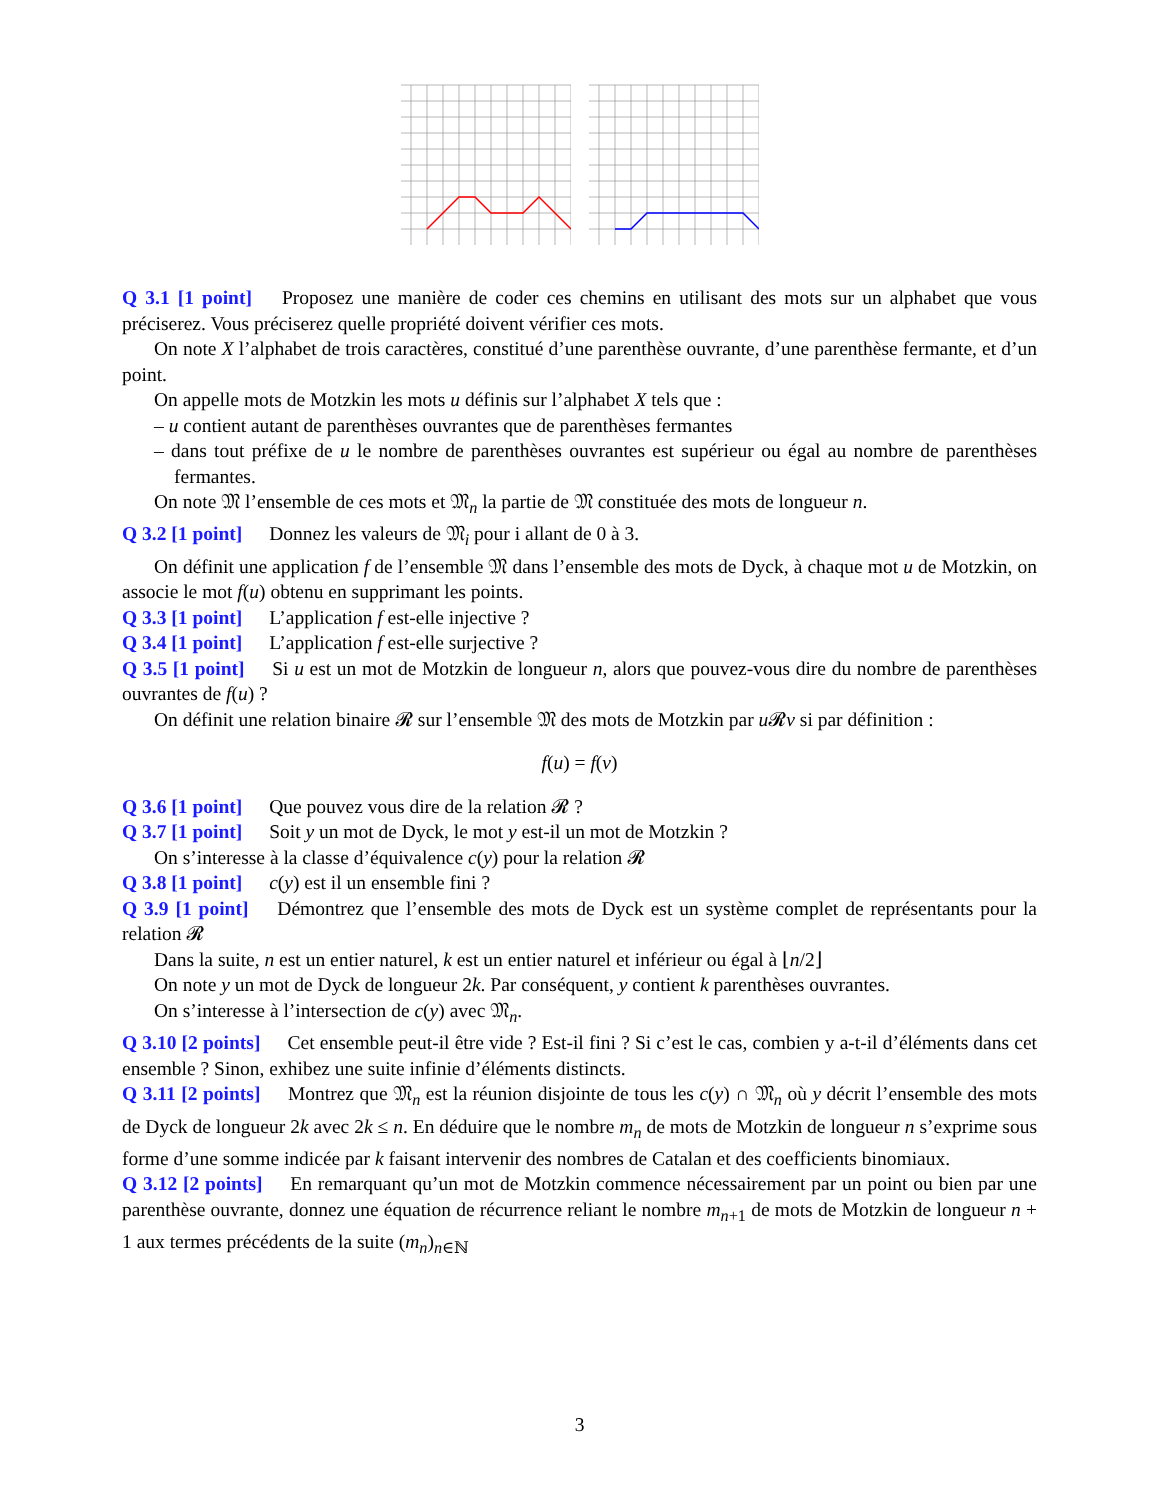Q 3.1 [1 point] Proposez une manière de coder ces chemins en utilisant des mots sur un alphabet que vous préciserez. Vous préciserez quelle propriété doivent vérifier ces mots.
On note X l’alphabet de trois caractères, constitué d’une parenthèse ouvrante, d’une parenthèse fermante, et d’un point.
On appelle mots de Motzkin les mots u définis sur l’alphabet X tels que :
– u contient autant de parenthèses ouvrantes que de parenthèses fermantes
– dans tout préfixe de u le nombre de parenthèses ouvrantes est supérieur ou égal au nombre de parenthèses fermantes.
On note 𝔐 l’ensemble de ces mots et 𝔐<sub>n</sub> la partie de 𝔐 constituée des mots de longueur n.
Q 3.2 [1 point] Donnez les valeurs de 𝔐<sub>i</sub> pour i allant de 0 à 3.
On définit une application f de l’ensemble 𝔐 dans l’ensemble des mots de Dyck, à chaque mot u de Motzkin, on associe le mot f(u) obtenu en supprimant les points.
Q 3.3 [1 point] L’application f est-elle injective ?
Q 3.4 [1 point] L’application f est-elle surjective ?
Q 3.5 [1 point] Si u est un mot de Motzkin de longueur n, alors que pouvez-vous dire du nombre de parenthèses ouvrantes de f(u) ?
On définit une relation binaire 𝓡 sur l’ensemble 𝔐 des mots de Motzkin par u 𝓡v si par définition :
f(u) = f(v)
Q 3.6 [1 point] Que pouvez vous dire de la relation 𝓡 ?
Q 3.7 [1 point] Soit y un mot de Dyck, le mot y est-il un mot de Motzkin ?
On s’interesse à la classe d’équivalence c(y) pour la relation 𝓡
Q 3.8 [1 point] c(y) est il un ensemble fini ?
Q 3.9 [1 point] Démontrez que l’ensemble des mots de Dyck est un système complet de représentants pour la relation 𝓡
Dans la suite, n est un entier naturel, k est un entier naturel et inférieur ou égal à ⌊n/2⌋
On note y un mot de Dyck de longueur 2k. Par conséquent, y contient k parenthèses ouvrantes.
On s’interesse à l’intersection de c(y) avec 𝔐<sub>n</sub>.
Q 3.10 [2 points] Cet ensemble peut-il être vide ? Est-il fini ? Si c’est le cas, combien y a-t-il d’éléments dans cet ensemble ? Sinon, exhibez une suite infinie d’éléments distincts.
Q 3.11 [2 points] Montrez que 𝔐<sub>n</sub> est la réunion disjointe de tous les c(y) ∩ 𝔐<sub>n</sub> où y décrit l’ensemble des mots de Dyck de longueur 2k avec 2k ≤ n. En déduire que le nombre m<sub>n</sub> de mots de Motzkin de longueur n s’exprime sous forme d’une somme indicée par k faisant intervenir des nombres de Catalan et des coefficients binomiaux.
Q 3.12 [2 points] En remarquant qu’un mot de Motzkin commence nécessairement par un point ou bien par une parenthèse ouvrante, donnez une équation de récurrence reliant le nombre m<sub>n+1</sub> de mots de Motzkin de longueur n + 1 aux termes précédents de la suite (m<sub>n</sub>)<sub>n∈ℕ</sub>
3